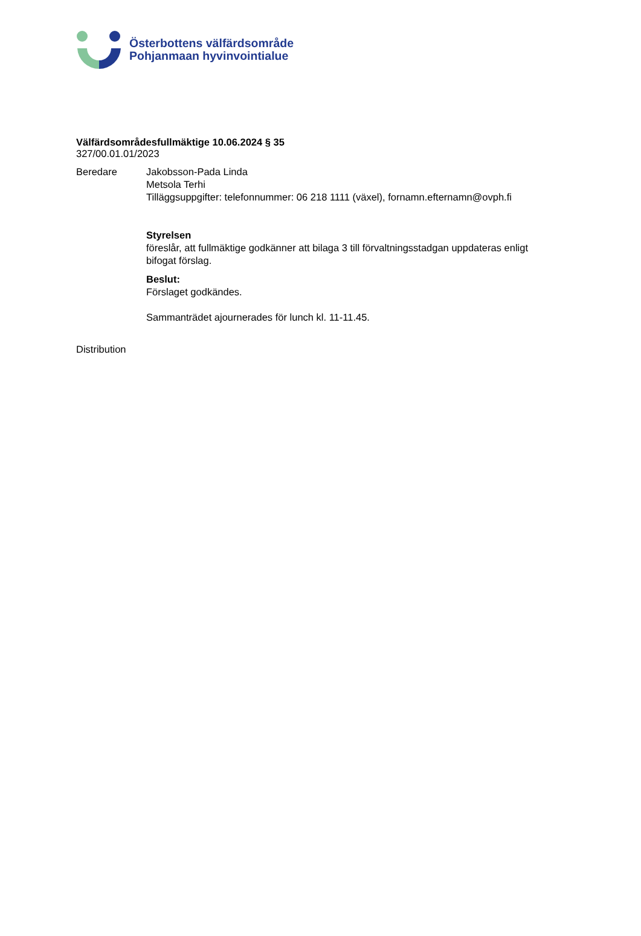Österbottens välfärdsområde
Pohjanmaan hyvinvointialue
Välfärdsområdesfullmäktige 10.06.2024 § 35
327/00.01.01/2023
Beredare Jakobsson-Pada Linda
Metsola Terhi
Tilläggsuppgifter: telefonnummer: 06 218 1111 (växel), fornamn.efternamn@ovph.fi
Styrelsen
föreslår, att fullmäktige godkänner att bilaga 3 till förvaltningsstadgan uppdateras enligt
bifogat förslag.
Beslut:
Förslaget godkändes.
Sammanträdet ajournerades för lunch kl. 11-11.45.
Distribution